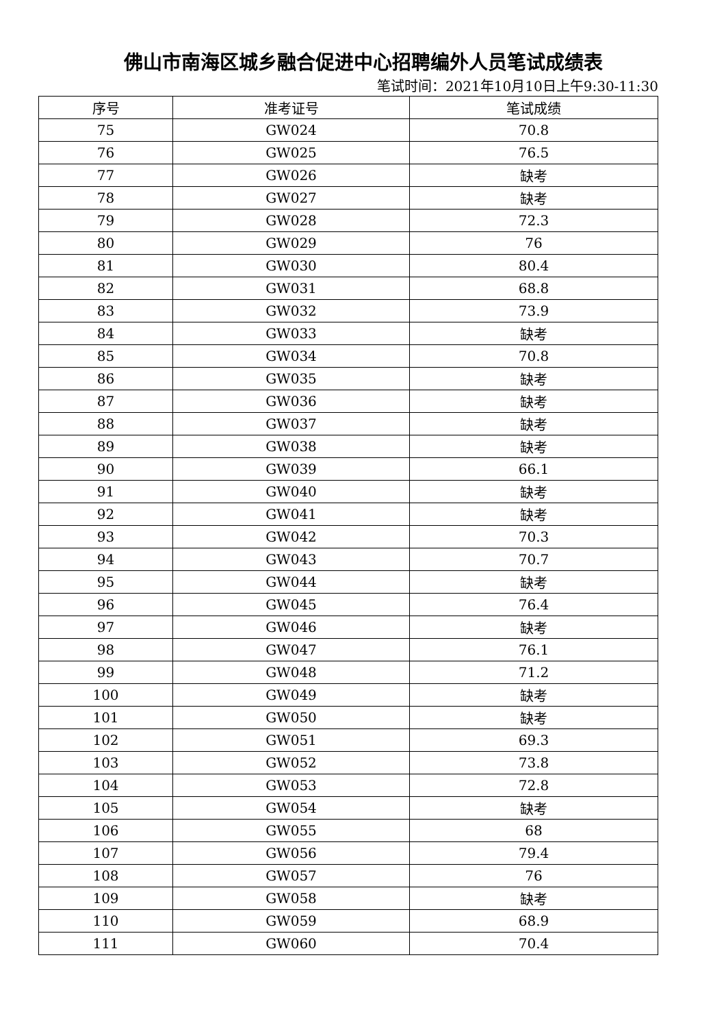佛山市南海区城乡融合促进中心招聘编外人员笔试成绩表
笔试时间：2021年10月10日上午9:30-11:30
| 序号 | 准考证号 | 笔试成绩 |
| --- | --- | --- |
| 75 | GW024 | 70.8 |
| 76 | GW025 | 76.5 |
| 77 | GW026 | 缺考 |
| 78 | GW027 | 缺考 |
| 79 | GW028 | 72.3 |
| 80 | GW029 | 76 |
| 81 | GW030 | 80.4 |
| 82 | GW031 | 68.8 |
| 83 | GW032 | 73.9 |
| 84 | GW033 | 缺考 |
| 85 | GW034 | 70.8 |
| 86 | GW035 | 缺考 |
| 87 | GW036 | 缺考 |
| 88 | GW037 | 缺考 |
| 89 | GW038 | 缺考 |
| 90 | GW039 | 66.1 |
| 91 | GW040 | 缺考 |
| 92 | GW041 | 缺考 |
| 93 | GW042 | 70.3 |
| 94 | GW043 | 70.7 |
| 95 | GW044 | 缺考 |
| 96 | GW045 | 76.4 |
| 97 | GW046 | 缺考 |
| 98 | GW047 | 76.1 |
| 99 | GW048 | 71.2 |
| 100 | GW049 | 缺考 |
| 101 | GW050 | 缺考 |
| 102 | GW051 | 69.3 |
| 103 | GW052 | 73.8 |
| 104 | GW053 | 72.8 |
| 105 | GW054 | 缺考 |
| 106 | GW055 | 68 |
| 107 | GW056 | 79.4 |
| 108 | GW057 | 76 |
| 109 | GW058 | 缺考 |
| 110 | GW059 | 68.9 |
| 111 | GW060 | 70.4 |